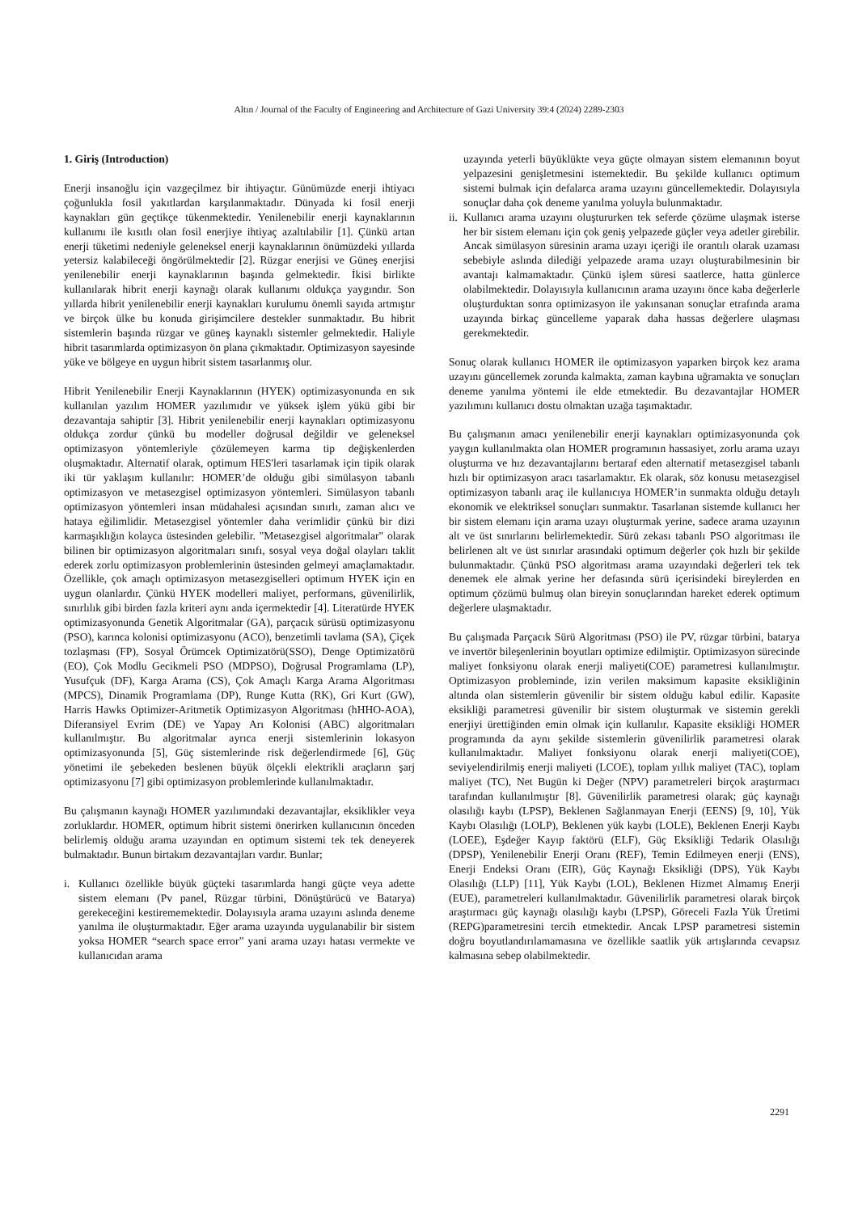Altın / Journal of the Faculty of Engineering and Architecture of Gazi University 39:4 (2024) 2289-2303
1. Giriş (Introduction)
Enerji insanoğlu için vazgeçilmez bir ihtiyaçtır. Günümüzde enerji ihtiyacı çoğunlukla fosil yakıtlardan karşılanmaktadır. Dünyada ki fosil enerji kaynakları gün geçtikçe tükenmektedir. Yenilenebilir enerji kaynaklarının kullanımı ile kısıtlı olan fosil enerjiye ihtiyaç azaltılabilir [1]. Çünkü artan enerji tüketimi nedeniyle geleneksel enerji kaynaklarının önümüzdeki yıllarda yetersiz kalabileceği öngörülmektedir [2]. Rüzgar enerjisi ve Güneş enerjisi yenilenebilir enerji kaynaklarının başında gelmektedir. İkisi birlikte kullanılarak hibrit enerji kaynağı olarak kullanımı oldukça yaygındır. Son yıllarda hibrit yenilenebilir enerji kaynakları kurulumu önemli sayıda artmıştır ve birçok ülke bu konuda girişimcilere destekler sunmaktadır. Bu hibrit sistemlerin başında rüzgar ve güneş kaynaklı sistemler gelmektedir. Haliyle hibrit tasarımlarda optimizasyon ön plana çıkmaktadır. Optimizasyon sayesinde yüke ve bölgeye en uygun hibrit sistem tasarlanmış olur.
Hibrit Yenilenebilir Enerji Kaynaklarının (HYEK) optimizasyonunda en sık kullanılan yazılım HOMER yazılımıdır ve yüksek işlem yükü gibi bir dezavantaja sahiptir [3]. Hibrit yenilenebilir enerji kaynakları optimizasyonu oldukça zordur çünkü bu modeller doğrusal değildir ve geleneksel optimizasyon yöntemleriyle çözülemeyen karma tip değişkenlerden oluşmaktadır. Alternatif olarak, optimum HES'leri tasarlamak için tipik olarak iki tür yaklaşım kullanılır: HOMER’de olduğu gibi simülasyon tabanlı optimizasyon ve metasezgisel optimizasyon yöntemleri. Simülasyon tabanlı optimizasyon yöntemleri insan müdahalesi açısından sınırlı, zaman alıcı ve hataya eğilimlidir. Metasezgisel yöntemler daha verimlidir çünkü bir dizi karmaşıklığın kolayca üstesinden gelebilir. "Metasezgisel algoritmalar" olarak bilinen bir optimizasyon algoritmaları sınıfı, sosyal veya doğal olayları taklit ederek zorlu optimizasyon problemlerinin üstesinden gelmeyi amaçlamaktadır. Özellikle, çok amaçlı optimizasyon metasezgiselleri optimum HYEK için en uygun olanlardır. Çünkü HYEK modelleri maliyet, performans, güvenilirlik, sınırlılık gibi birden fazla kriteri aynı anda içermektedir [4]. Literatürde HYEK optimizasyonunda Genetik Algoritmalar (GA), parçacık sürüsü optimizasyonu (PSO), karınca kolonisi optimizasyonu (ACO), benzetimli tavlama (SA), Çiçek tozlaşması (FP), Sosyal Örümcek Optimizatörü(SSO), Denge Optimizatörü (EO), Çok Modlu Gecikmeli PSO (MDPSO), Doğrusal Programlama (LP), Yusufçuk (DF), Karga Arama (CS), Çok Amaçlı Karga Arama Algoritması (MPCS), Dinamik Programlama (DP), Runge Kutta (RK), Gri Kurt (GW), Harris Hawks Optimizer-Aritmetik Optimizasyon Algoritması (hHHO-AOA), Diferansiyel Evrim (DE) ve Yapay Arı Kolonisi (ABC) algoritmaları kullanılmıştır. Bu algoritmalar ayrıca enerji sistemlerinin lokasyon optimizasyonunda [5], Güç sistemlerinde risk değerlendirmede [6], Güç yönetimi ile şebekeden beslenen büyük ölçekli elektrikli araçların şarj optimizasyonu [7] gibi optimizasyon problemlerinde kullanılmaktadır.
Bu çalışmanın kaynağı HOMER yazılımındaki dezavantajlar, eksiklikler veya zorluklardır. HOMER, optimum hibrit sistemi önerirken kullanıcının önceden belirlemiş olduğu arama uzayından en optimum sistemi tek tek deneyerek bulmaktadır. Bunun birtakım dezavantajları vardır. Bunlar;
i. Kullanıcı özellikle büyük güçteki tasarımlarda hangi güçte veya adette sistem elemanı (Pv panel, Rüzgar türbini, Dönüştürücü ve Batarya) gerekeceğini kestirememektedir. Dolayısıyla arama uzayını aslında deneme yanılma ile oluşturmaktadır. Eğer arama uzayında uygulanabilir bir sistem yoksa HOMER “search space error” yani arama uzayı hatası vermekte ve kullanıcıdan arama
uzayında yeterli büyüklükte veya güçte olmayan sistem elemanının boyut yelpazesini genişletmesini istemektedir. Bu şekilde kullanıcı optimum sistemi bulmak için defalarca arama uzayını güncellemektedir. Dolayısıyla sonuçlar daha çok deneme yanılma yoluyla bulunmaktadır.
ii. Kullanıcı arama uzayını oluştururken tek seferde çözüme ulaşmak isterse her bir sistem elemanı için çok geniş yelpazede güçler veya adetler girebilir. Ancak simülasyon süresinin arama uzayı içeriği ile orantılı olarak uzaması sebebiyle aslında dilediği yelpazede arama uzayı oluşturabilmesinin bir avantajı kalmamaktadır. Çünkü işlem süresi saatlerce, hatta günlerce olabilmektedir. Dolayısıyla kullanıcının arama uzayını önce kaba değerlerle oluşturduktan sonra optimizasyon ile yakınsanan sonuçlar etrafında arama uzayında birkaç güncelleme yaparak daha hassas değerlere ulaşması gerekmektedir.
Sonuç olarak kullanıcı HOMER ile optimizasyon yaparken birçok kez arama uzayını güncellemek zorunda kalmakta, zaman kaybına uğramakta ve sonuçları deneme yanılma yöntemi ile elde etmektedir. Bu dezavantajlar HOMER yazılımını kullanıcı dostu olmaktan uzağa taşımaktadır.
Bu çalışmanın amacı yenilenebilir enerji kaynakları optimizasyonunda çok yaygın kullanılmakta olan HOMER programının hassasiyet, zorlu arama uzayı oluşturma ve hız dezavantajlarını bertaraf eden alternatif metasezgisel tabanlı hızlı bir optimizasyon aracı tasarlamaktır. Ek olarak, söz konusu metasezgisel optimizasyon tabanlı araç ile kullanıcıya HOMER’in sunmakta olduğu detaylı ekonomik ve elektriksel sonuçları sunmaktır. Tasarlanan sistemde kullanıcı her bir sistem elemanı için arama uzayı oluşturmak yerine, sadece arama uzayının alt ve üst sınırlarını belirlemektedir. Sürü zekası tabanlı PSO algoritması ile belirlenen alt ve üst sınırlar arasındaki optimum değerler çok hızlı bir şekilde bulunmaktadır. Çünkü PSO algoritması arama uzayındaki değerleri tek tek denemek ele almak yerine her defasında sürü içerisindeki bireylerden en optimum çözümü bulmuş olan bireyin sonuçlarından hareket ederek optimum değerlere ulaşmaktadır.
Bu çalışmada Parçacık Sürü Algoritması (PSO) ile PV, rüzgar türbini, batarya ve invertör bileşenlerinin boyutları optimize edilmiştir. Optimizasyon sürecinde maliyet fonksiyonu olarak enerji maliyeti(COE) parametresi kullanılmıştır. Optimizasyon probleminde, izin verilen maksimum kapasite eksikliğinin altında olan sistemlerin güvenilir bir sistem olduğu kabul edilir. Kapasite eksikliği parametresi güvenilir bir sistem oluşturmak ve sistemin gerekli enerjiyi ürettiğinden emin olmak için kullanılır. Kapasite eksikliği HOMER programında da aynı şekilde sistemlerin güvenilirlik parametresi olarak kullanılmaktadır. Maliyet fonksiyonu olarak enerji maliyeti(COE), seviyelendirilmiş enerji maliyeti (LCOE), toplam yıllık maliyet (TAC), toplam maliyet (TC), Net Bugün ki Değer (NPV) parametreleri birçok araştırmacı tarafından kullanılmıştır [8]. Güvenilirlik parametresi olarak; güç kaynağı olasılığı kaybı (LPSP), Beklenen Sağlanmayan Enerji (EENS) [9, 10], Yük Kaybı Olasılığı (LOLP), Beklenen yük kaybı (LOLE), Beklenen Enerji Kaybı (LOEE), Eşdeğer Kayıp faktörü (ELF), Güç Eksikliği Tedarik Olasılığı (DPSP), Yenilenebilir Enerji Oranı (REF), Temin Edilmeyen enerji (ENS), Enerji Endeksi Oranı (EIR), Güç Kaynağı Eksikliği (DPS), Yük Kaybı Olasılığı (LLP) [11], Yük Kaybı (LOL), Beklenen Hizmet Almamış Enerji (EUE), parametreleri kullanılmaktadır. Güvenilirlik parametresi olarak birçok araştırmacı güç kaynağı olasılığı kaybı (LPSP), Göreceli Fazla Yük Üretimi (REPG)parametresini tercih etmektedir. Ancak LPSP parametresi sistemin doğru boyutlandırılamamasına ve özellikle saatlik yük artışlarında cevapsız kalmasına sebep olabilmektedir.
2291